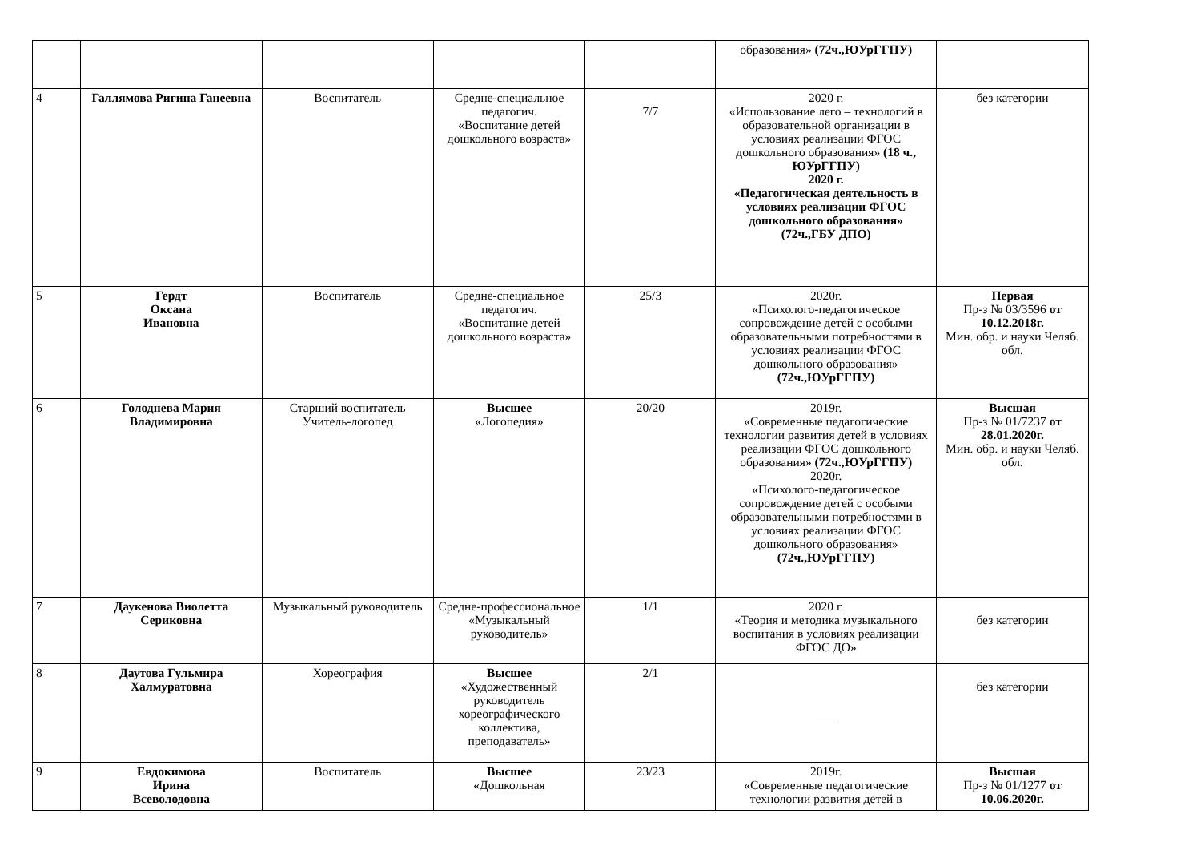| | | | | | образования» (72ч.,ЮУрГГПУ) | |
| 4 | Галлямова Ригина Ганеевна | Воспитатель | Средне-специальное педагогич. «Воспитание детей дошкольного возраста» | 7/7 | 2020 г. «Использование лего – технологий в образовательной организации в условиях реализации ФГОС дошкольного образования» (18 ч., ЮУрГГПУ) 2020 г. «Педагогическая деятельность в условиях реализации ФГОС дошкольного образования» (72ч.,ГБУ ДПО) | без категории |
| 5 | Гердт Оксана Ивановна | Воспитатель | Средне-специальное педагогич. «Воспитание детей дошкольного возраста» | 25/3 | 2020г. «Психолого-педагогическое сопровождение детей с особыми образовательными потребностями в условиях реализации ФГОС дошкольного образования» (72ч.,ЮУрГГПУ) | Первая Пр-з № 03/3596 от 10.12.2018г. Мин. обр. и науки Челяб. обл. |
| 6 | Голоднева Мария Владимировна | Старший воспитатель Учитель-логопед | Высшее «Логопедия» | 20/20 | 2019г. «Современные педагогические технологии развития детей в условиях реализации ФГОС дошкольного образования» (72ч.,ЮУрГГПУ) 2020г. «Психолого-педагогическое сопровождение детей с особыми образовательными потребностями в условиях реализации ФГОС дошкольного образования» (72ч.,ЮУрГГПУ) | Высшая Пр-з № 01/7237 от 28.01.2020г. Мин. обр. и науки Челяб. обл. |
| 7 | Даукенова Виолетта Сериковна | Музыкальный руководитель | Средне-профессиональное «Музыкальный руководитель» | 1/1 | 2020 г. «Теория и методика музыкального воспитания в условиях реализации ФГОС ДО» | без категории |
| 8 | Даутова Гульмира Халмуратовна | Хореография | Высшее «Художественный руководитель хореографического коллектива, преподаватель» | 2/1 | ____ | без категории |
| 9 | Евдокимова Ирина Всеволодовна | Воспитатель | Высшее «Дошкольная | 23/23 | 2019г. «Современные педагогические технологии развития детей в | Высшая Пр-з № 01/1277 от 10.06.2020г. |